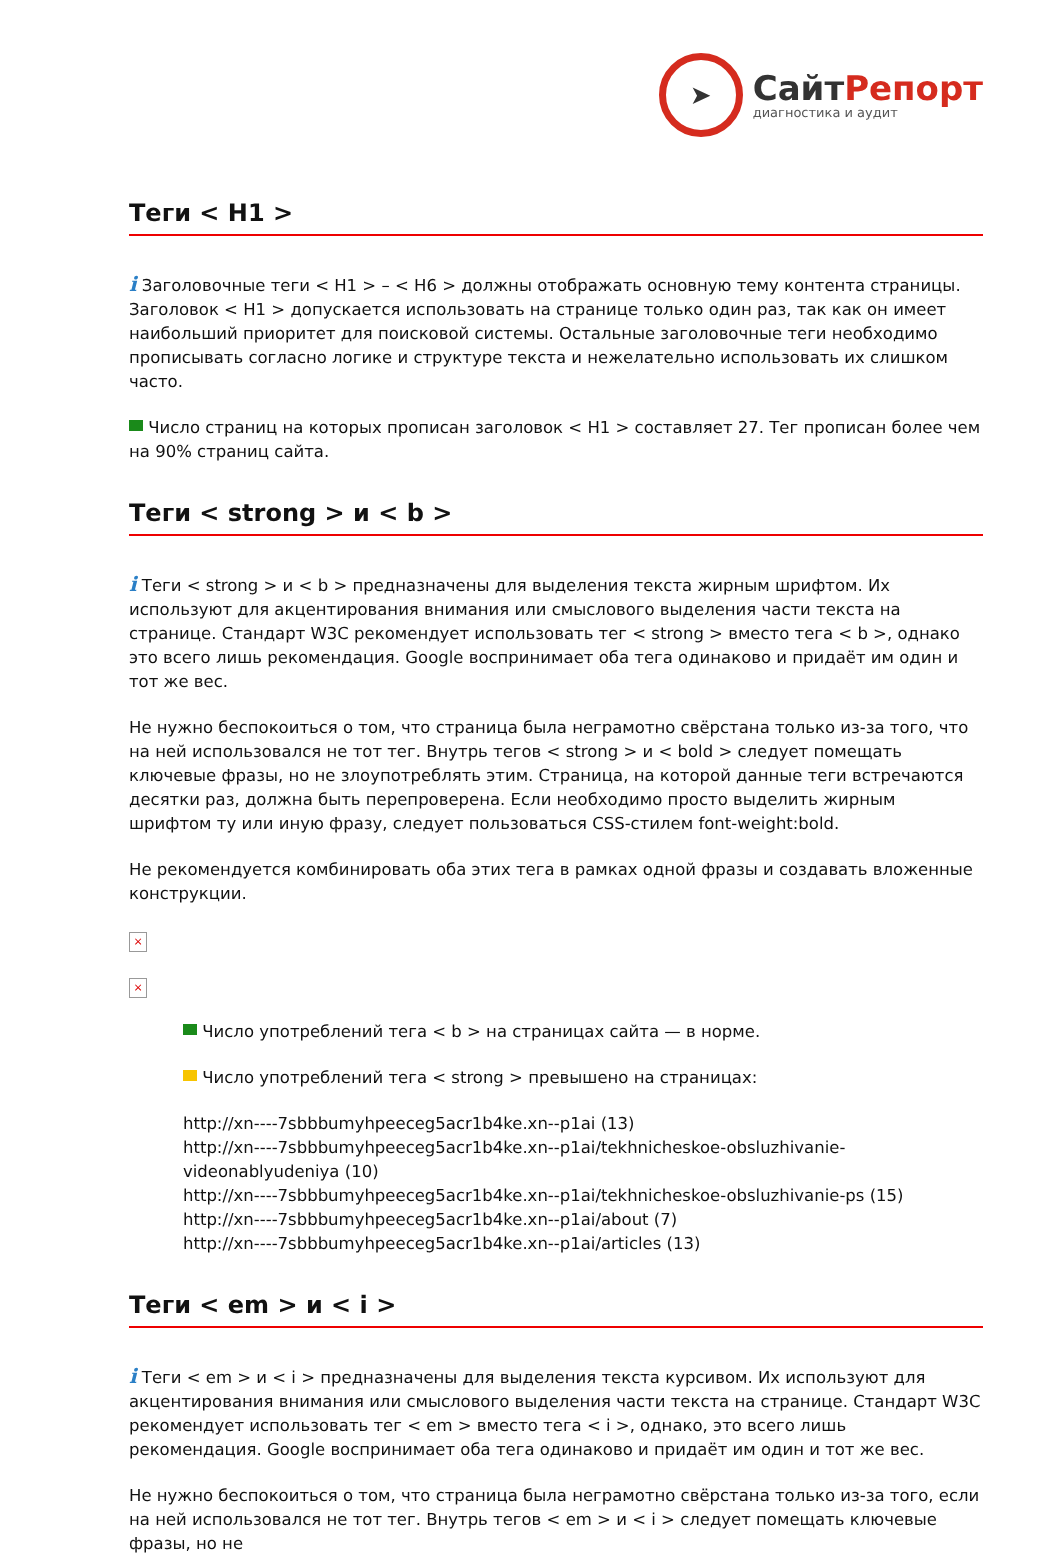➤
СайтРепорт
диагностика и аудит
Теги < H1 >
i Заголовочные теги < H1 > – < H6 > должны отображать основную тему контента страницы. Заголовок < H1 > допускается использовать на странице только один раз, так как он имеет наибольший приоритет для поисковой системы. Остальные заголовочные теги необходимо прописывать согласно логике и структуре текста и нежелательно использовать их слишком часто.
Число страниц на которых прописан заголовок < H1 > составляет 27. Тег прописан более чем на 90% страниц сайта.
Теги < strong > и < b >
i Теги < strong > и < b > предназначены для выделения текста жирным шрифтом. Их используют для акцентирования внимания или смыслового выделения части текста на странице. Стандарт W3C рекомендует использовать тег < strong > вместо тега < b >, однако это всего лишь рекомендация. Google воспринимает оба тега одинаково и придаёт им один и тот же вес.
Не нужно беспокоиться о том, что страница была неграмотно свёрстана только из-за того, что на ней использовался не тот тег. Внутрь тегов < strong > и < bold > следует помещать ключевые фразы, но не злоупотреблять этим. Страница, на которой данные теги встречаются десятки раз, должна быть перепроверена. Если необходимо просто выделить жирным шрифтом ту или иную фразу, следует пользоваться CSS-стилем font-weight:bold.
Не рекомендуется комбинировать оба этих тега в рамках одной фразы и создавать вложенные конструкции.
×
×
Число употреблений тега < b > на страницах сайта — в норме.
Число употреблений тега < strong > превышено на страницах:
http://xn----7sbbbumyhpeeceg5acr1b4ke.xn--p1ai (13)
http://xn----7sbbbumyhpeeceg5acr1b4ke.xn--p1ai/tekhnicheskoe-obsluzhivanie-videonablyudeniya (10)
http://xn----7sbbbumyhpeeceg5acr1b4ke.xn--p1ai/tekhnicheskoe-obsluzhivanie-ps (15)
http://xn----7sbbbumyhpeeceg5acr1b4ke.xn--p1ai/about (7)
http://xn----7sbbbumyhpeeceg5acr1b4ke.xn--p1ai/articles (13)
Теги < em > и < i >
i Теги < em > и < i > предназначены для выделения текста курсивом. Их используют для акцентирования внимания или смыслового выделения части текста на странице. Стандарт W3C рекомендует использовать тег < em > вместо тега < i >, однако, это всего лишь рекомендация. Google воспринимает оба тега одинаково и придаёт им один и тот же вес.
Не нужно беспокоиться о том, что страница была неграмотно свёрстана только из-за того, если на ней использовался не тот тег. Внутрь тегов < em > и < i > следует помещать ключевые фразы, но не